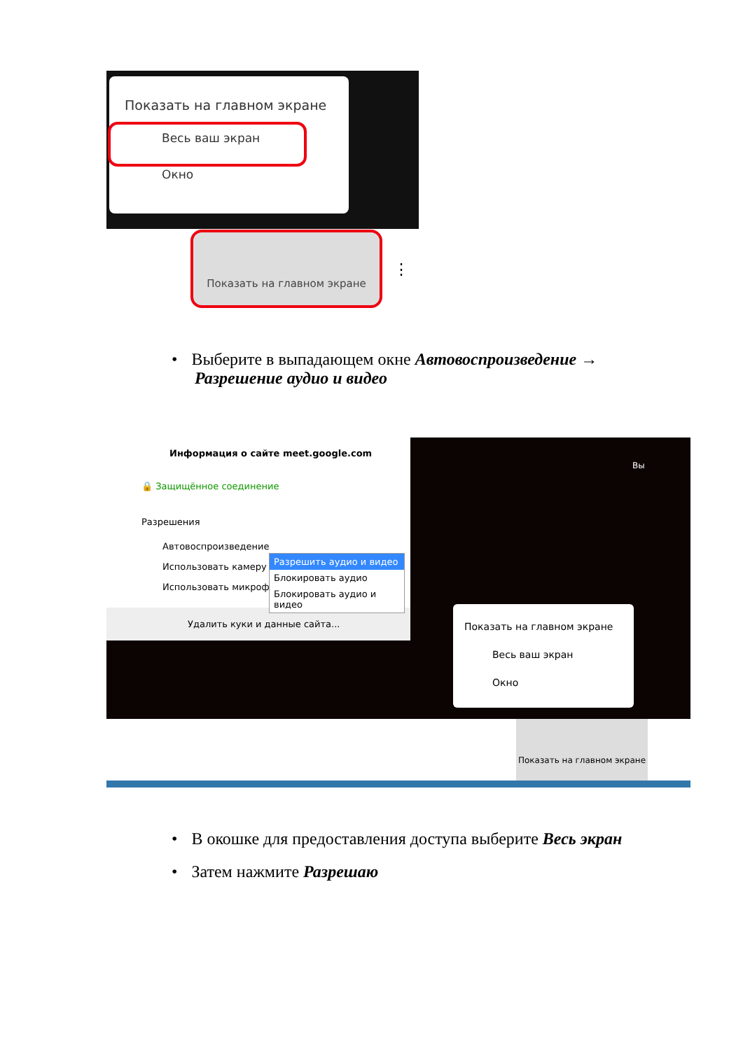Показать на главном экране
Весь ваш экран
Окно
Показать на главном экране
⋮
• Выберите в выпадающем окне Автовоспроизведение →
Разрешение аудио и видео
Информация о сайте meet.google.com
🔒 Защищённое соединение
Разрешения
Автовоспроизведение
Использовать камеру
Использовать микрофон
Удалить куки и данные сайта...
Разрешить аудио и видео
Блокировать аудио
Блокировать аудио и видео
Вы
Показать на главном экране
Весь ваш экран
Окно
Показать на главном экране
• В окошке для предоставления доступа выберите Весь экран
• Затем нажмите Разрешаю